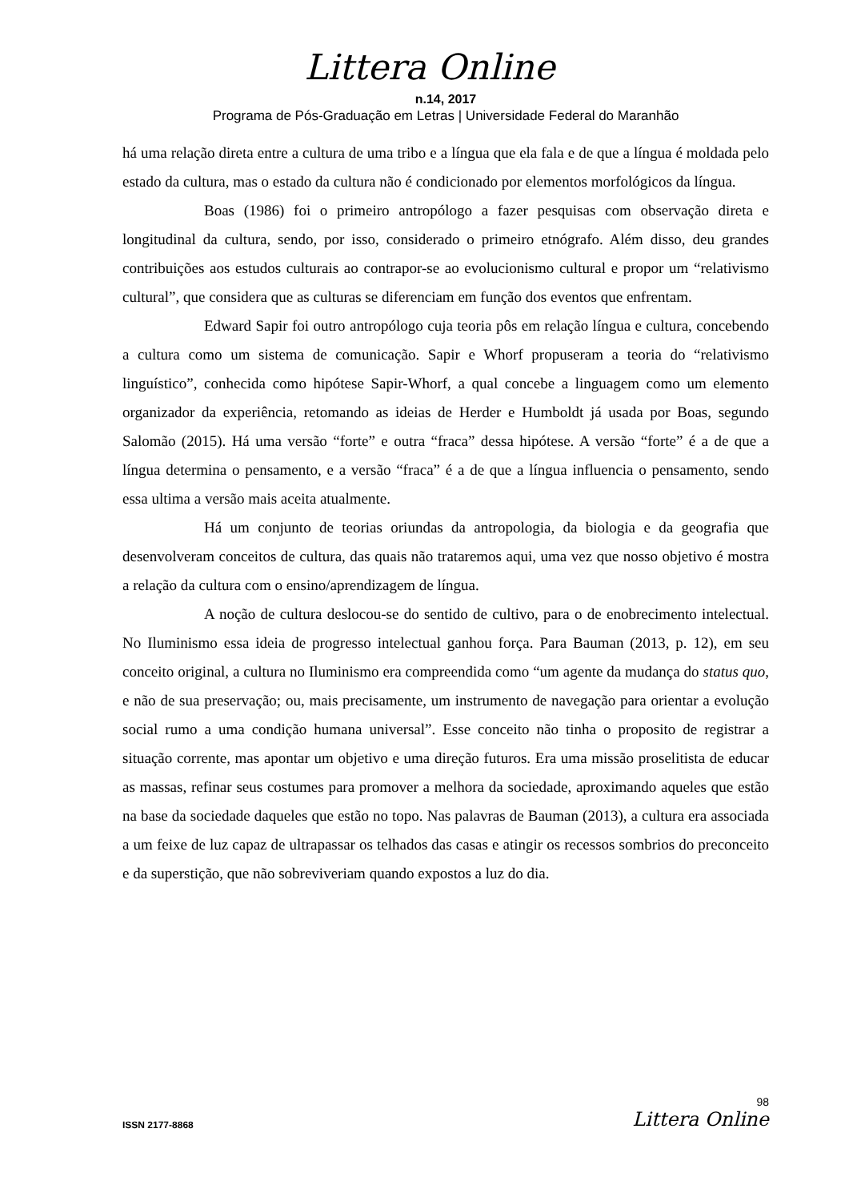Littera Online
n.14, 2017
Programa de Pós-Graduação em Letras | Universidade Federal do Maranhão
há uma relação direta entre a cultura de uma tribo e a língua que ela fala e de que a língua é moldada pelo estado da cultura, mas o estado da cultura não é condicionado por elementos morfológicos da língua.
Boas (1986) foi o primeiro antropólogo a fazer pesquisas com observação direta e longitudinal da cultura, sendo, por isso, considerado o primeiro etnógrafo. Além disso, deu grandes contribuições aos estudos culturais ao contrapor-se ao evolucionismo cultural e propor um “relativismo cultural”, que considera que as culturas se diferenciam em função dos eventos que enfrentam.
Edward Sapir foi outro antropólogo cuja teoria pôs em relação língua e cultura, concebendo a cultura como um sistema de comunicação. Sapir e Whorf propuseram a teoria do “relativismo linguístico”, conhecida como hipótese Sapir-Whorf, a qual concebe a linguagem como um elemento organizador da experiência, retomando as ideias de Herder e Humboldt já usada por Boas, segundo Salomão (2015). Há uma versão “forte” e outra “fraca” dessa hipótese. A versão “forte” é a de que a língua determina o pensamento, e a versão “fraca” é a de que a língua influencia o pensamento, sendo essa ultima a versão mais aceita atualmente.
Há um conjunto de teorias oriundas da antropologia, da biologia e da geografia que desenvolveram conceitos de cultura, das quais não trataremos aqui, uma vez que nosso objetivo é mostra a relação da cultura com o ensino/aprendizagem de língua.
A noção de cultura deslocou-se do sentido de cultivo, para o de enobrecimento intelectual. No Iluminismo essa ideia de progresso intelectual ganhou força. Para Bauman (2013, p. 12), em seu conceito original, a cultura no Iluminismo era compreendida como “um agente da mudança do status quo, e não de sua preservação; ou, mais precisamente, um instrumento de navegação para orientar a evolução social rumo a uma condição humana universal”. Esse conceito não tinha o proposito de registrar a situação corrente, mas apontar um objetivo e uma direção futuros. Era uma missão proselitista de educar as massas, refinar seus costumes para promover a melhora da sociedade, aproximando aqueles que estão na base da sociedade daqueles que estão no topo. Nas palavras de Bauman (2013), a cultura era associada a um feixe de luz capaz de ultrapassar os telhados das casas e atingir os recessos sombrios do preconceito e da superstição, que não sobreviveriam quando expostos a luz do dia.
98
ISSN 2177-8868 Littera Online